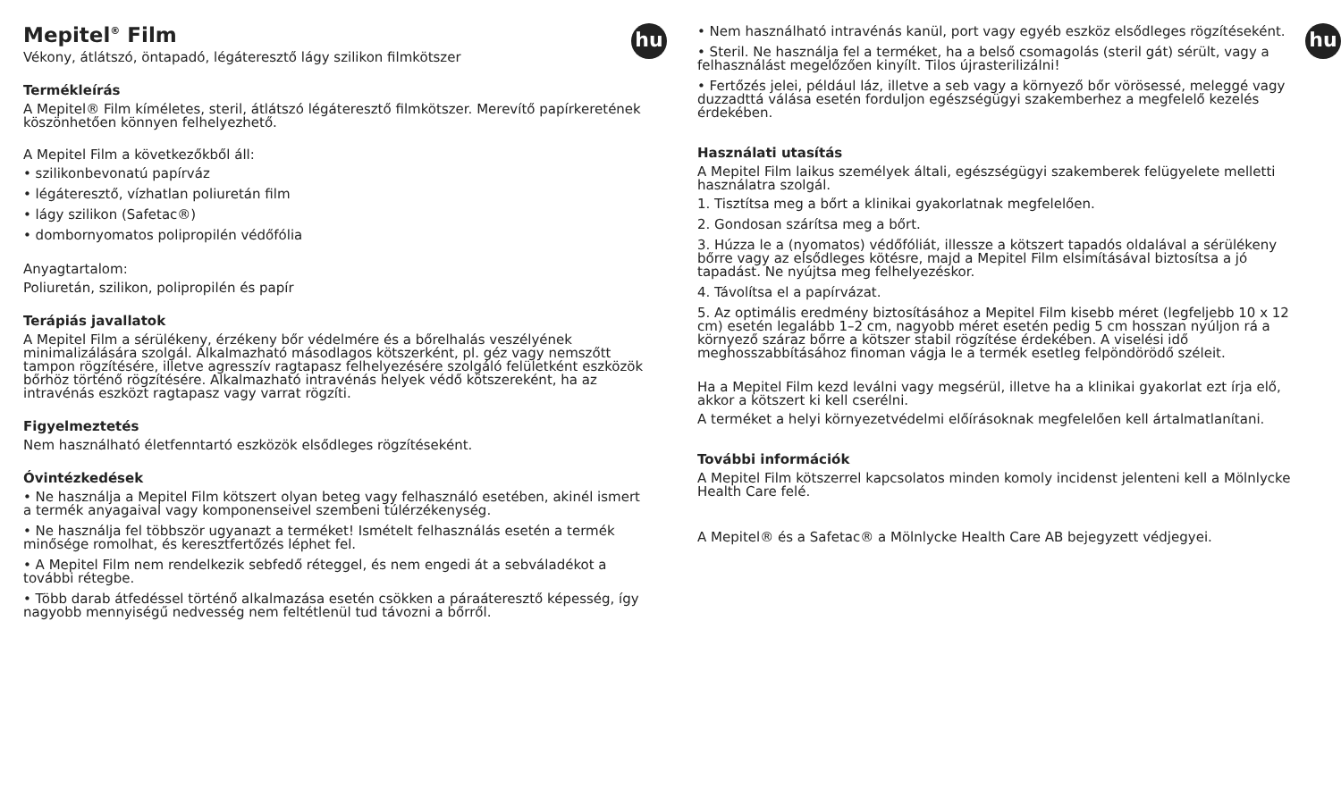hu
Mepitel<sup>®</sup> Film
Vékony, átlátszó, öntapadó, légáteresztő lágy szilikon filmkötszer
Termékleírás
A Mepitel® Film kíméletes, steril, átlátszó légáteresztő filmkötszer. Merevítő papírkeretének köszönhetően könnyen felhelyezhető.
A Mepitel Film a következőkből áll:
• szilikonbevonatú papírváz
• légáteresztő, vízhatlan poliuretán film
• lágy szilikon (Safetac®)
• dombornyomatos polipropilén védőfólia
Anyagtartalom:
Poliuretán, szilikon, polipropilén és papír
Terápiás javallatok
A Mepitel Film a sérülékeny, érzékeny bőr védelmére és a bőrelhalás veszélyének minimalizálására szolgál. Alkalmazható másodlagos kötszerként, pl. géz vagy nemszőtt tampon rögzítésére, illetve agresszív ragtapasz felhelyezésére szolgáló felületként eszközök bőrhöz történő rögzítésére. Alkalmazható intravénás helyek védő kötszereként, ha az intravénás eszközt ragtapasz vagy varrat rögzíti.
Figyelmeztetés
Nem használható életfenntartó eszközök elsődleges rögzítéseként.
Óvintézkedések
• Ne használja a Mepitel Film kötszert olyan beteg vagy felhasználó esetében, akinél ismert a termék anyagaival vagy komponenseivel szembeni túlérzékenység.
• Ne használja fel többször ugyanazt a terméket! Ismételt felhasználás esetén a termék minősége romolhat, és keresztfertőzés léphet fel.
• A Mepitel Film nem rendelkezik sebfedő réteggel, és nem engedi át a sebváladékot a további rétegbe.
• Több darab átfedéssel történő alkalmazása esetén csökken a páraáteresztő képesség, így nagyobb mennyiségű nedvesség nem feltétlenül tud távozni a bőrről.
hu
• Nem használható intravénás kanül, port vagy egyéb eszköz elsődleges rögzítéseként.
• Steril. Ne használja fel a terméket, ha a belső csomagolás (steril gát) sérült, vagy a felhasználást megelőzően kinyílt. Tilos újrasterilizálni!
• Fertőzés jelei, például láz, illetve a seb vagy a környező bőr vörösessé, meleggé vagy duzzadttá válása esetén forduljon egészségügyi szakemberhez a megfelelő kezelés érdekében.
Használati utasítás
A Mepitel Film laikus személyek általi, egészségügyi szakemberek felügyelete melletti használatra szolgál.
1. Tisztítsa meg a bőrt a klinikai gyakorlatnak megfelelően.
2. Gondosan szárítsa meg a bőrt.
3. Húzza le a (nyomatos) védőfóliát, illessze a kötszert tapadós oldalával a sérülékeny bőrre vagy az elsődleges kötésre, majd a Mepitel Film elsimításával biztosítsa a jó tapadást. Ne nyújtsa meg felhelyezéskor.
4. Távolítsa el a papírvázat.
5. Az optimális eredmény biztosításához a Mepitel Film kisebb méret (legfeljebb 10 x 12 cm) esetén legalább 1–2 cm, nagyobb méret esetén pedig 5 cm hosszan nyúljon rá a környező száraz bőrre a kötszer stabil rögzítése érdekében. A viselési idő meghosszabbításához finoman vágja le a termék esetleg felpöndörödő széleit.
Ha a Mepitel Film kezd leválni vagy megsérül, illetve ha a klinikai gyakorlat ezt írja elő, akkor a kötszert ki kell cserélni.
A terméket a helyi környezetvédelmi előírásoknak megfelelően kell ártalmatlanítani.
További információk
A Mepitel Film kötszerrel kapcsolatos minden komoly incidenst jelenteni kell a Mölnlycke Health Care felé.
A Mepitel® és a Safetac® a Mölnlycke Health Care AB bejegyzett védjegyei.